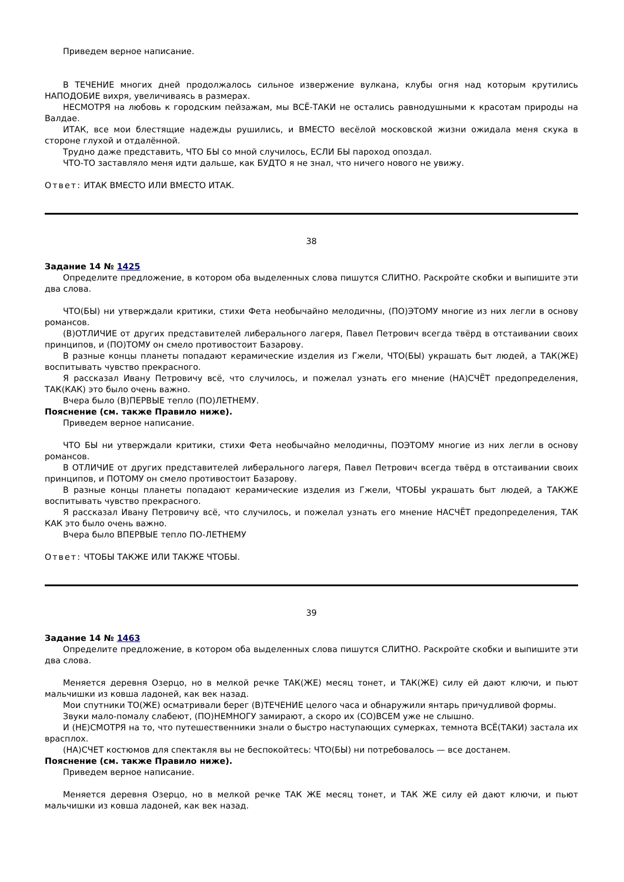Приведем верное написание.
В ТЕЧЕНИЕ многих дней продолжалось сильное извержение вулкана, клубы огня над которым крутились НАПОДОБИЕ вихря, увеличиваясь в размерах.
НЕСМОТРЯ на любовь к городским пейзажам, мы ВСЁ-ТАКИ не остались равнодушными к красотам природы на Валдае.
ИТАК, все мои блестящие надежды рушились, и ВМЕСТО весёлой московской жизни ожидала меня скука в стороне глухой и отдалённой.
Трудно даже представить, ЧТО БЫ со мной случилось, ЕСЛИ БЫ пароход опоздал.
ЧТО-ТО заставляло меня идти дальше, как БУДТО я не знал, что ничего нового не увижу.
Ответ: ИТАК ВМЕСТО ИЛИ ВМЕСТО ИТАК.
38
Задание 14 № 1425
Определите предложение, в котором оба выделенных слова пишутся СЛИТНО. Раскройте скобки и выпишите эти два слова.
ЧТО(БЫ) ни утверждали критики, стихи Фета необычайно мелодичны, (ПО)ЭТОМУ многие из них легли в основу романсов.
(В)ОТЛИЧИЕ от других представителей либерального лагеря, Павел Петрович всегда твёрд в отстаивании своих принципов, и (ПО)ТОМУ он смело противостоит Базарову.
В разные концы планеты попадают керамические изделия из Гжели, ЧТО(БЫ) украшать быт людей, а ТАК(ЖЕ) воспитывать чувство прекрасного.
Я рассказал Ивану Петровичу всё, что случилось, и пожелал узнать его мнение (НА)СЧЁТ предопределения, ТАК(КАК) это было очень важно.
Вчера было (В)ПЕРВЫЕ тепло (ПО)ЛЕТНЕМУ.
Пояснение (см. также Правило ниже).
Приведем верное написание.
ЧТО БЫ ни утверждали критики, стихи Фета необычайно мелодичны, ПОЭТОМУ многие из них легли в основу романсов.
В ОТЛИЧИЕ от других представителей либерального лагеря, Павел Петрович всегда твёрд в отстаивании своих принципов, и ПОТОМУ он смело противостоит Базарову.
В разные концы планеты попадают керамические изделия из Гжели, ЧТОБЫ украшать быт людей, а ТАКЖЕ воспитывать чувство прекрасного.
Я рассказал Ивану Петровичу всё, что случилось, и пожелал узнать его мнение НАСЧЁТ предопределения, ТАК КАК это было очень важно.
Вчера было ВПЕРВЫЕ тепло ПО-ЛЕТНЕМУ
Ответ: ЧТОБЫ ТАКЖЕ ИЛИ ТАКЖЕ ЧТОБЫ.
39
Задание 14 № 1463
Определите предложение, в котором оба выделенных слова пишутся СЛИТНО. Раскройте скобки и выпишите эти два слова.
Меняется деревня Озерцо, но в мелкой речке ТАК(ЖЕ) месяц тонет, и ТАК(ЖЕ) силу ей дают ключи, и пьют мальчишки из ковша ладоней, как век назад.
Мои спутники ТО(ЖЕ) осматривали берег (В)ТЕЧЕНИЕ целого часа и обнаружили янтарь причудливой формы.
Звуки мало-помалу слабеют, (ПО)НЕМНОГУ замирают, а скоро их (СО)ВСЕМ уже не слышно.
И (НЕ)СМОТРЯ на то, что путешественники знали о быстро наступающих сумерках, темнота ВСЁ(ТАКИ) застала их врасплох.
(НА)СЧЕТ костюмов для спектакля вы не беспокойтесь: ЧТО(БЫ) ни потребовалось — все достанем.
Пояснение (см. также Правило ниже).
Приведем верное написание.
Меняется деревня Озерцо, но в мелкой речке ТАК ЖЕ месяц тонет, и ТАК ЖЕ силу ей дают ключи, и пьют мальчишки из ковша ладоней, как век назад.